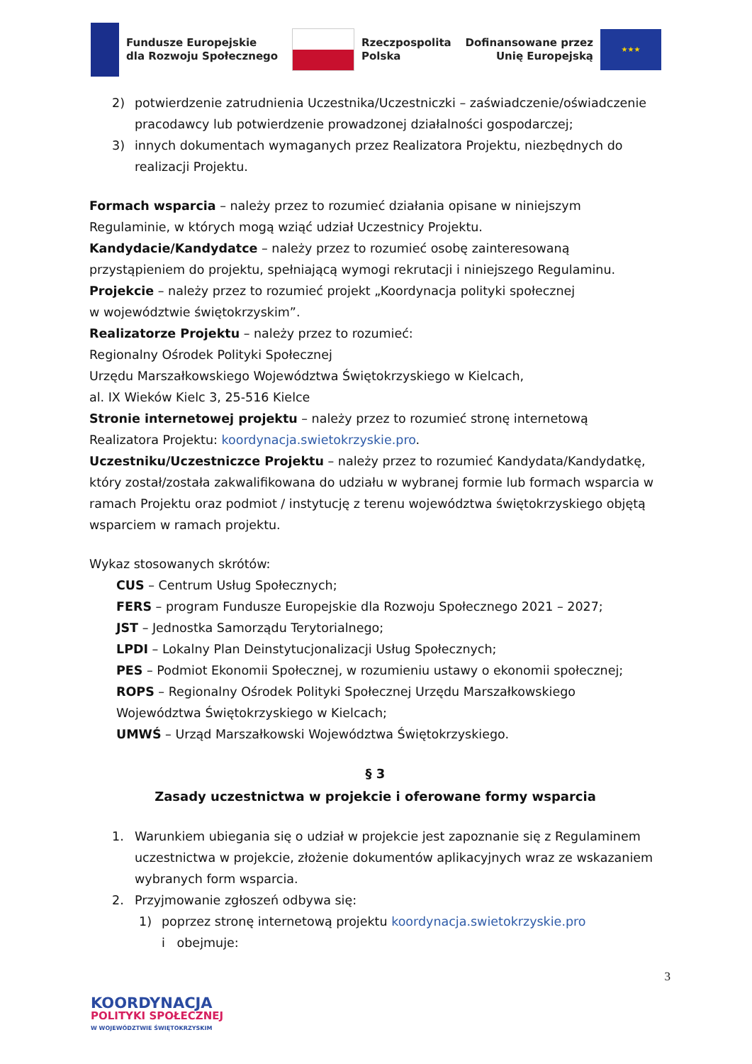Fundusze Europejskie
dla Rozwoju Społecznego
Rzeczpospolita
Polska
Dofinansowane przez
Unię Europejską
★★★
2) potwierdzenie zatrudnienia Uczestnika/Uczestniczki – zaświadczenie/oświadczenie pracodawcy lub potwierdzenie prowadzonej działalności gospodarczej;
3) innych dokumentach wymaganych przez Realizatora Projektu, niezbędnych do realizacji Projektu.
Formach wsparcia – należy przez to rozumieć działania opisane w niniejszym Regulaminie, w których mogą wziąć udział Uczestnicy Projektu.
Kandydacie/Kandydatce – należy przez to rozumieć osobę zainteresowaną przystąpieniem do projektu, spełniającą wymogi rekrutacji i niniejszego Regulaminu.
Projekcie – należy przez to rozumieć projekt „Koordynacja polityki społecznej
w województwie świętokrzyskim”.
Realizatorze Projektu – należy przez to rozumieć:
Regionalny Ośrodek Polityki Społecznej
Urzędu Marszałkowskiego Województwa Świętokrzyskiego w Kielcach,
al. IX Wieków Kielc 3, 25-516 Kielce
Stronie internetowej projektu – należy przez to rozumieć stronę internetową Realizatora Projektu: koordynacja.swietokrzyskie.pro.
Uczestniku/Uczestniczce Projektu – należy przez to rozumieć Kandydata/Kandydatkę, który został/została zakwalifikowana do udziału w wybranej formie lub formach wsparcia w ramach Projektu oraz podmiot / instytucję z terenu województwa świętokrzyskiego objętą wsparciem w ramach projektu.
Wykaz stosowanych skrótów:
CUS – Centrum Usług Społecznych;
FERS – program Fundusze Europejskie dla Rozwoju Społecznego 2021 – 2027;
JST – Jednostka Samorządu Terytorialnego;
LPDI – Lokalny Plan Deinstytucjonalizacji Usług Społecznych;
PES – Podmiot Ekonomii Społecznej, w rozumieniu ustawy o ekonomii społecznej;
ROPS – Regionalny Ośrodek Polityki Społecznej Urzędu Marszałkowskiego Województwa Świętokrzyskiego w Kielcach;
UMWŚ – Urząd Marszałkowski Województwa Świętokrzyskiego.
§ 3
Zasady uczestnictwa w projekcie i oferowane formy wsparcia
1. Warunkiem ubiegania się o udział w projekcie jest zapoznanie się z Regulaminem uczestnictwa w projekcie, złożenie dokumentów aplikacyjnych wraz ze wskazaniem wybranych form wsparcia.
2. Przyjmowanie zgłoszeń odbywa się:
1) poprzez stronę internetową projektu koordynacja.swietokrzyskie.pro
i obejmuje:
3
KOORDYNACJA
POLITYKI SPOŁECZNEJ
W WOJEWÓDZTWIE ŚWIĘTOKRZYSKIM